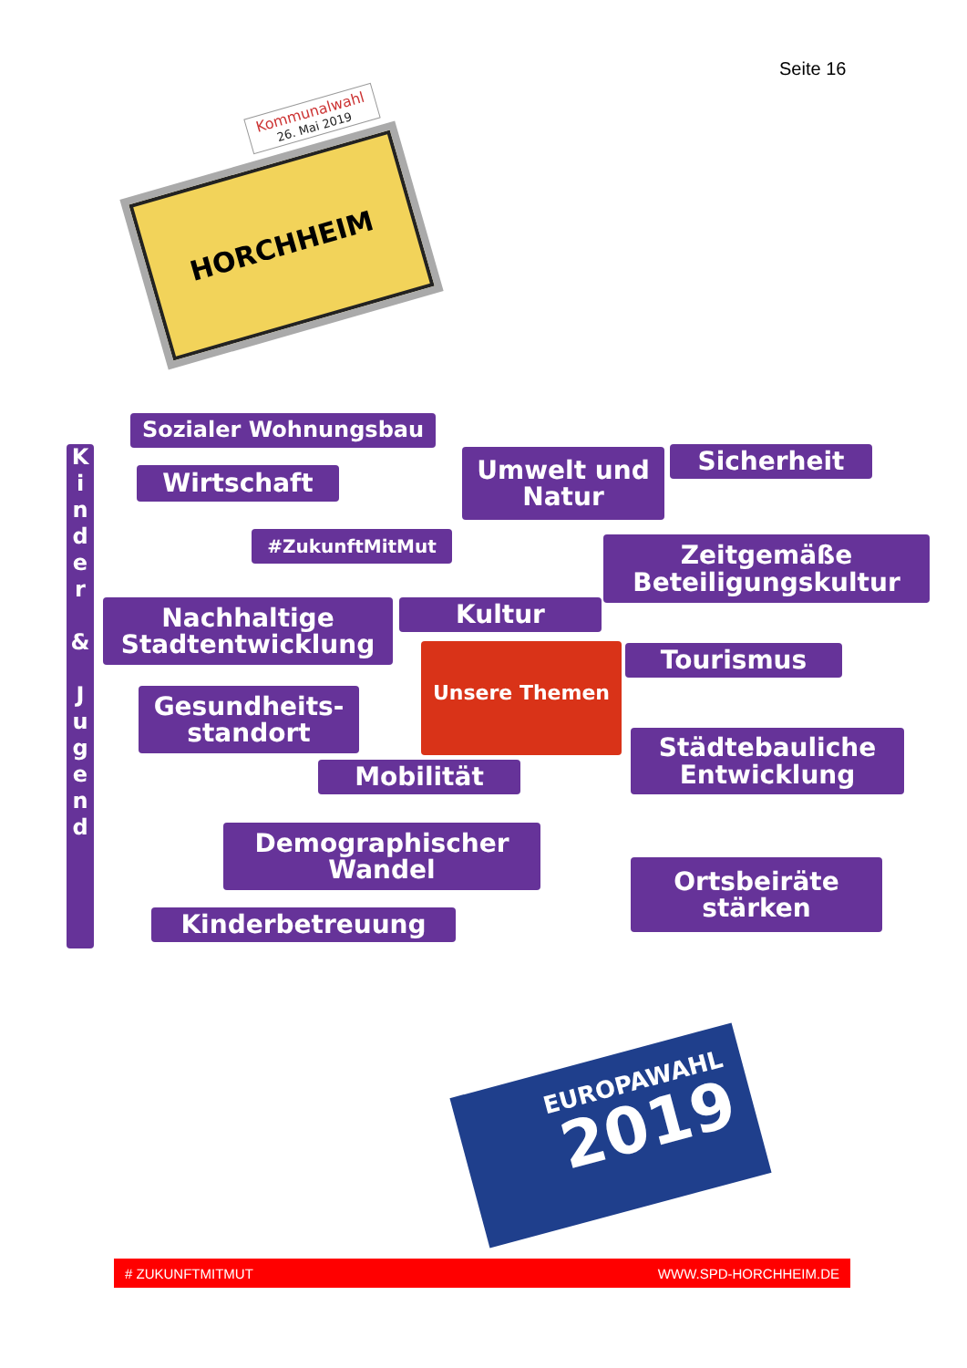Seite 16
Kommunalwahl
26. Mai 2019
HORCHHEIM
Sozialer Wohnungsbau
K
i
n
d
e
r
&
J
u
g
e
n
d
Wirtschaft
Umwelt und
Natur
Sicherheit
#ZukunftMitMut
Zeitgemäße
Beteiligungskultur
Nachhaltige
Stadtentwicklung
Kultur
Unsere Themen Tourismus
Gesundheits-
standort
Städtebauliche
Entwicklung
Mobilität
Demographischer
Wandel
Ortsbeiräte
stärken
Kinderbetreuung
EUROPAWAHL
2019
# ZUKUNFTMITMUT WWW.SPD-HORCHHEIM.DE